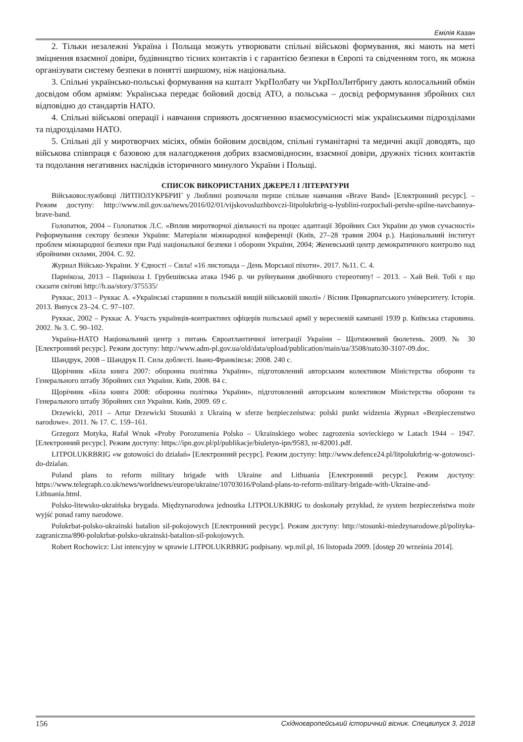Емілія Казан
2. Тільки незалежні Україна і Польща можуть утворювати спільні військові формування, які мають на меті зміцнення взаємної довіри, будівництво тісних контактів і є гарантією безпеки в Європі та свідченням того, як можна організувати систему безпеки в понятті ширшому, ніж національна.
3. Спільні українсько-польські формування на кшталт УкрПолбату чи УкрПолЛитбригу дають колосальний обмін досвідом обом арміям: Українська передає бойовий досвід АТО, а польська – досвід реформування збройних сил відповідно до стандартів НАТО.
4. Спільні військові операції і навчання сприяють досягненню взаємосумісності між українськими підрозділами та підрозділами НАТО.
5. Спільні дії у миротворчих місіях, обмін бойовим досвідом, спільні гуманітарні та медичні акції доводять, що військова співпраця є базовою для налагодження добрих взаємовідносин, взаємної довіри, дружніх тісних контактів та подолання негативних наслідків історичного минулого України і Польщі.
СПИСОК ВИКОРИСТАНИХ ДЖЕРЕЛ І ЛІТЕРАТУРИ
Військовослужбовці ЛИТПОЛУКРБРИГ у Люблині розпочали перше спільне навчання «Brave Band» [Електронний ресурс]. – Режим доступу: http://www.mil.gov.ua/news/2016/02/01/vijskovosluzhbovczi-litpolukrbrig-u-lyublini-rozpochali-pershe-spilne-navchannya-brave-band.
Голопатюк, 2004 – Голопатюк Л.С. «Вплив миротворчої діяльності на процес адаптації Збройних Сил України до умов сучасності» Реформування сектору безпеки України: Матеріали міжнародної конференції (Київ, 27–28 травня 2004 р.). Національний інститут проблем міжнародної безпеки при Раді національної безпеки і оборони України, 2004; Женевський центр демократичного контролю над збройними силами, 2004. С. 92.
Журнал Військо-України. У Єдності – Сила! «16 листопада – День Морської піхоти». 2017. №11. С. 4.
Парнікоза, 2013 – Парнікоза І. Грубешівська атака 1946 р. чи руйнування двобічного стереотипу! – 2013. – Хай Вей. Тобі є що сказати світові http://h.ua/story/375535/
Руккас, 2013 – Руккас А. «Українські старшини в польській вищій військовій школі» / Вісник Прикарпатського університету. Історія. 2013. Випуск 23–24. С. 97–107.
Руккас, 2002 – Руккас А. Участь українців-контрактних офіцерів польської армії у вересневій кампанії 1939 р. Київська старовина. 2002. № 3. С. 90–102.
Україна-НАТО Національний центр з питань Євроатлантичної інтеграції України – Щотижневий бюлетень. 2009. № 30 [Електронний ресурс]. Режим доступу: http://www.adm-pl.gov.ua/old/data/upload/publication/main/ua/3508/nato30-3107-09.doc.
Шандрук, 2008 – Шандрук П. Сила доблесті. Івано-Франківськ: 2008. 240 с.
Щорічник «Біла книга 2007: оборонна політика України», підготовлений авторським колективом Міністерства оборони та Генерального штабу Збройних сил України. Київ, 2008. 84 с.
Щорічник «Біла книга 2008: оборонна політика України», підготовлений авторським колективом Міністерства оборони та Генерального штабу Збройних сил України. Київ, 2009. 69 с.
Drzewicki, 2011 – Artur Drzewicki Stosunki z Ukrainą w sferze bezpieczeństwa: polski punkt widzenia Журнал «Bezpieczenstwo narodowe». 2011. № 17. С. 159–161.
Grzegorz Motyka, Rafał Wnuk «Proby Porozumenia Polsko – Ukrainskiego wobec zagrozenia sovieckiego w Latach 1944 – 1947. [Електронний ресурс]. Режим доступу: https://ipn.gov.pl/pl/publikacje/biuletyn-ipn/9583, nr-82001.pdf.
LITPOLUKRBRIG «w gotowości do działań» [Електронний ресурс]. Режим доступу: http://www.defence24.pl/litpolukrbrig-w-gotowosci-do-dzialan.
Poland plans to reform military brigade with Ukraine and Lithuania [Електронний ресурс]. Режим доступу: https://www.telegraph.co.uk/news/worldnews/europe/ukraine/10703016/Poland-plans-to-reform-military-brigade-with-Ukraine-and-Lithuania.html.
Polsko-litewsko-ukraińska brygada. Międzynarodowa jednostka LITPOLUKBRIG to doskonały przykład, że system bezpieczeństwa może wyjść ponad ramy narodowe.
Polukrbat-polsko-ukrainski batalion sil-pokojowych [Електронний ресурс]. Режим доступу: http://stosunki-miedzynarodowe.pl/polityka-zagraniczna/890-polukrbat-polsko-ukrainski-batalion-sil-pokojowych.
Robert Rochowicz: List intencyjny w sprawie LITPOLUKRBRIG podpisany. wp.mil.pl, 16 listopada 2009. [dostęp 20 września 2014].
156 Східноєвропейський історичний вісник. Спецвипуск 3, 2018